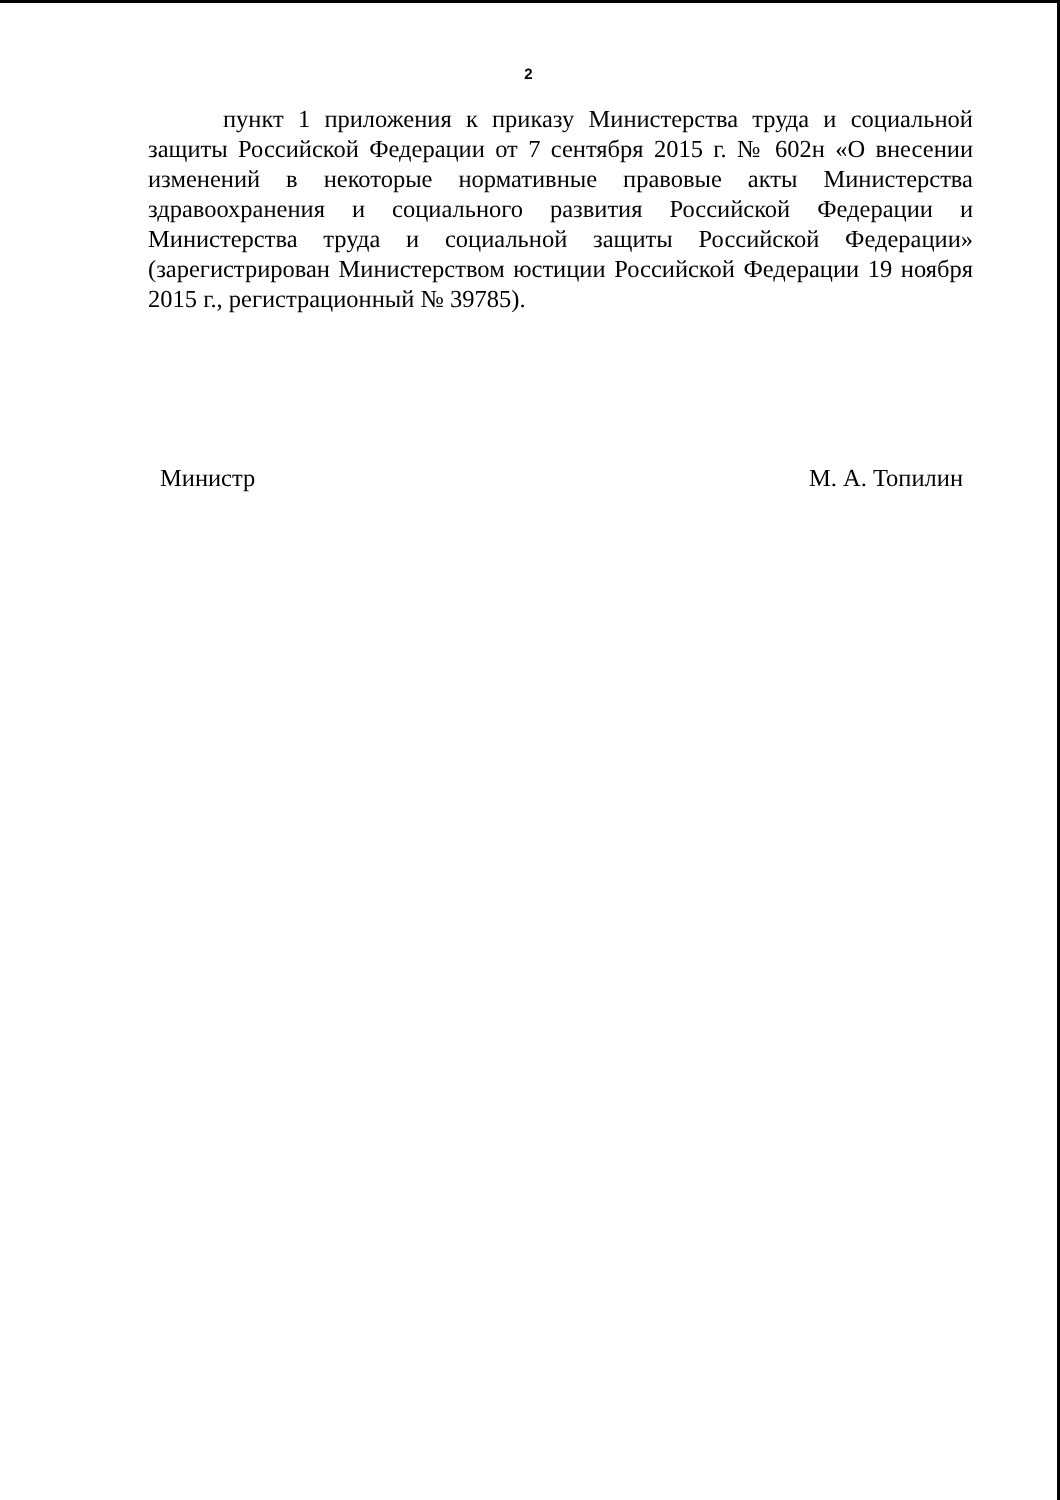2
пункт 1 приложения к приказу Министерства труда и социальной защиты Российской Федерации от 7 сентября 2015 г. № 602н «О внесении изменений в некоторые нормативные правовые акты Министерства здравоохранения и социального развития Российской Федерации и Министерства труда и социальной защиты Российской Федерации» (зарегистрирован Министерством юстиции Российской Федерации 19 ноября 2015 г., регистрационный № 39785).
Министр М. А. Топилин